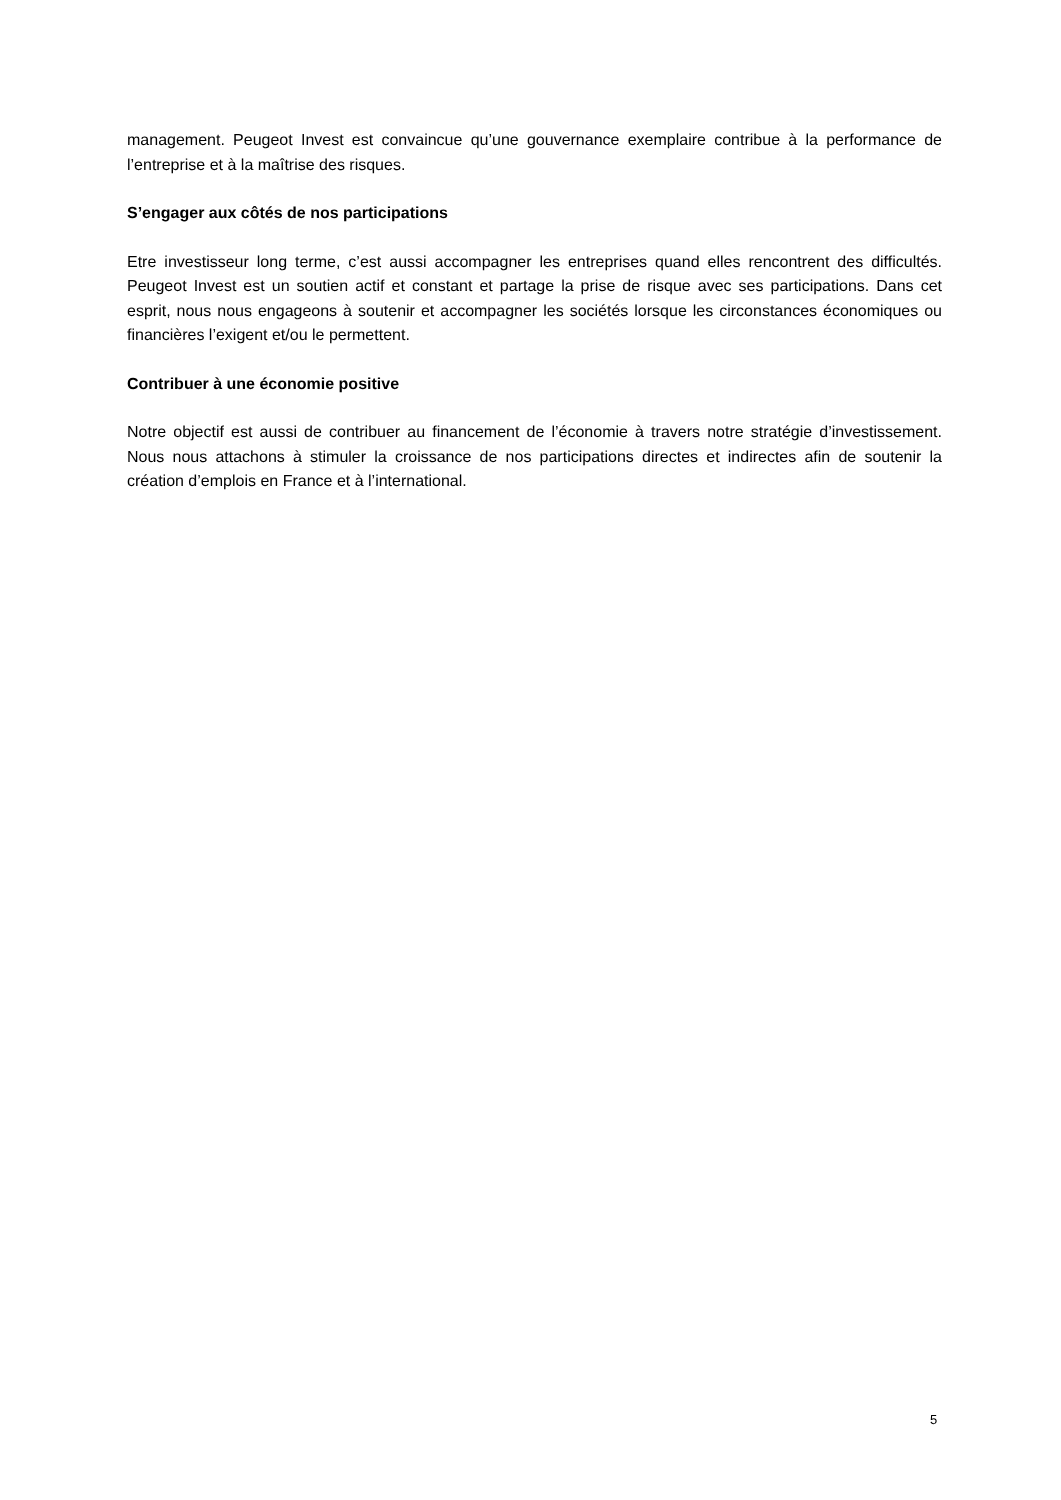management. Peugeot Invest est convaincue qu’une gouvernance exemplaire contribue à la performance de l’entreprise et à la maîtrise des risques.
S’engager aux côtés de nos participations
Etre investisseur long terme, c’est aussi accompagner les entreprises quand elles rencontrent des difficultés. Peugeot Invest est un soutien actif et constant et partage la prise de risque avec ses participations. Dans cet esprit, nous nous engageons à soutenir et accompagner les sociétés lorsque les circonstances économiques ou financières l’exigent et/ou le permettent.
Contribuer à une économie positive
Notre objectif est aussi de contribuer au financement de l’économie à travers notre stratégie d’investissement. Nous nous attachons à stimuler la croissance de nos participations directes et indirectes afin de soutenir la création d’emplois en France et à l’international.
5